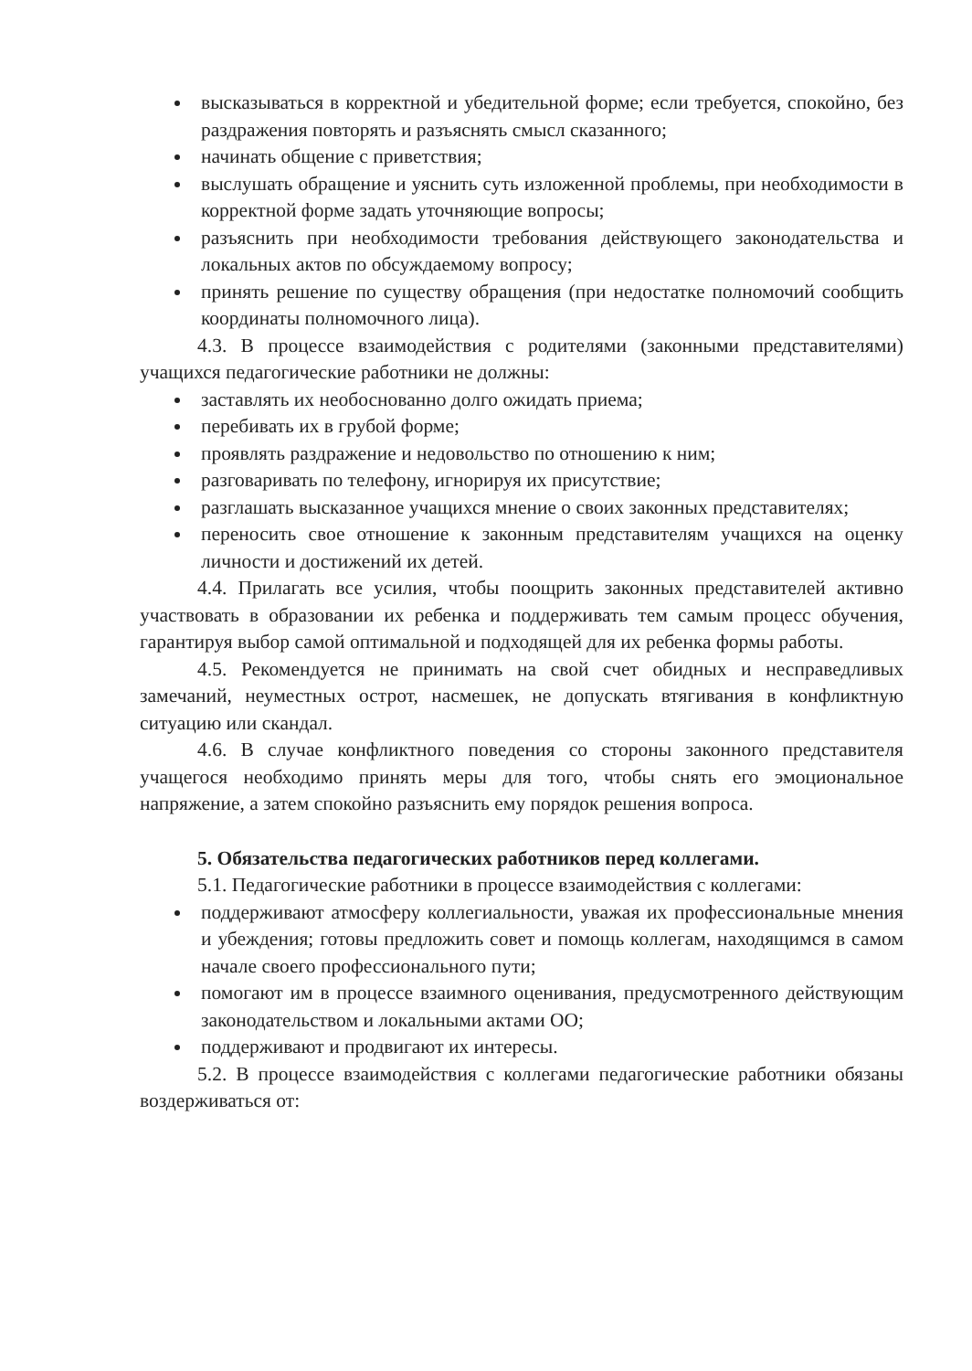высказываться в корректной и убедительной форме; если требуется, спокойно, без раздражения повторять и разъяснять смысл сказанного;
начинать общение с приветствия;
выслушать обращение и уяснить суть изложенной проблемы, при необходимости в корректной форме задать уточняющие вопросы;
разъяснить при необходимости требования действующего законодательства и локальных актов по обсуждаемому вопросу;
принять решение по существу обращения (при недостатке полномочий сообщить координаты полномочного лица).
4.3. В процессе взаимодействия с родителями (законными представителями) учащихся педагогические работники не должны:
заставлять их необоснованно долго ожидать приема;
перебивать их в грубой форме;
проявлять раздражение и недовольство по отношению к ним;
разговаривать по телефону, игнорируя их присутствие;
разглашать высказанное учащихся мнение о своих законных представителях;
переносить свое отношение к законным представителям учащихся на оценку личности и достижений их детей.
4.4. Прилагать все усилия, чтобы поощрить законных представителей активно участвовать в образовании их ребенка и поддерживать тем самым процесс обучения, гарантируя выбор самой оптимальной и подходящей для их ребенка формы работы.
4.5. Рекомендуется не принимать на свой счет обидных и несправедливых замечаний, неуместных острот, насмешек, не допускать втягивания в конфликтную ситуацию или скандал.
4.6. В случае конфликтного поведения со стороны законного представителя учащегося необходимо принять меры для того, чтобы снять его эмоциональное напряжение, а затем спокойно разъяснить ему порядок решения вопроса.
5. Обязательства педагогических работников перед коллегами.
5.1. Педагогические работники в процессе взаимодействия с коллегами:
поддерживают атмосферу коллегиальности, уважая их профессиональные мнения и убеждения; готовы предложить совет и помощь коллегам, находящимся в самом начале своего профессионального пути;
помогают им в процессе взаимного оценивания, предусмотренного действующим законодательством и локальными актами ОО;
поддерживают и продвигают их интересы.
5.2. В процессе взаимодействия с коллегами педагогические работники обязаны воздерживаться от: